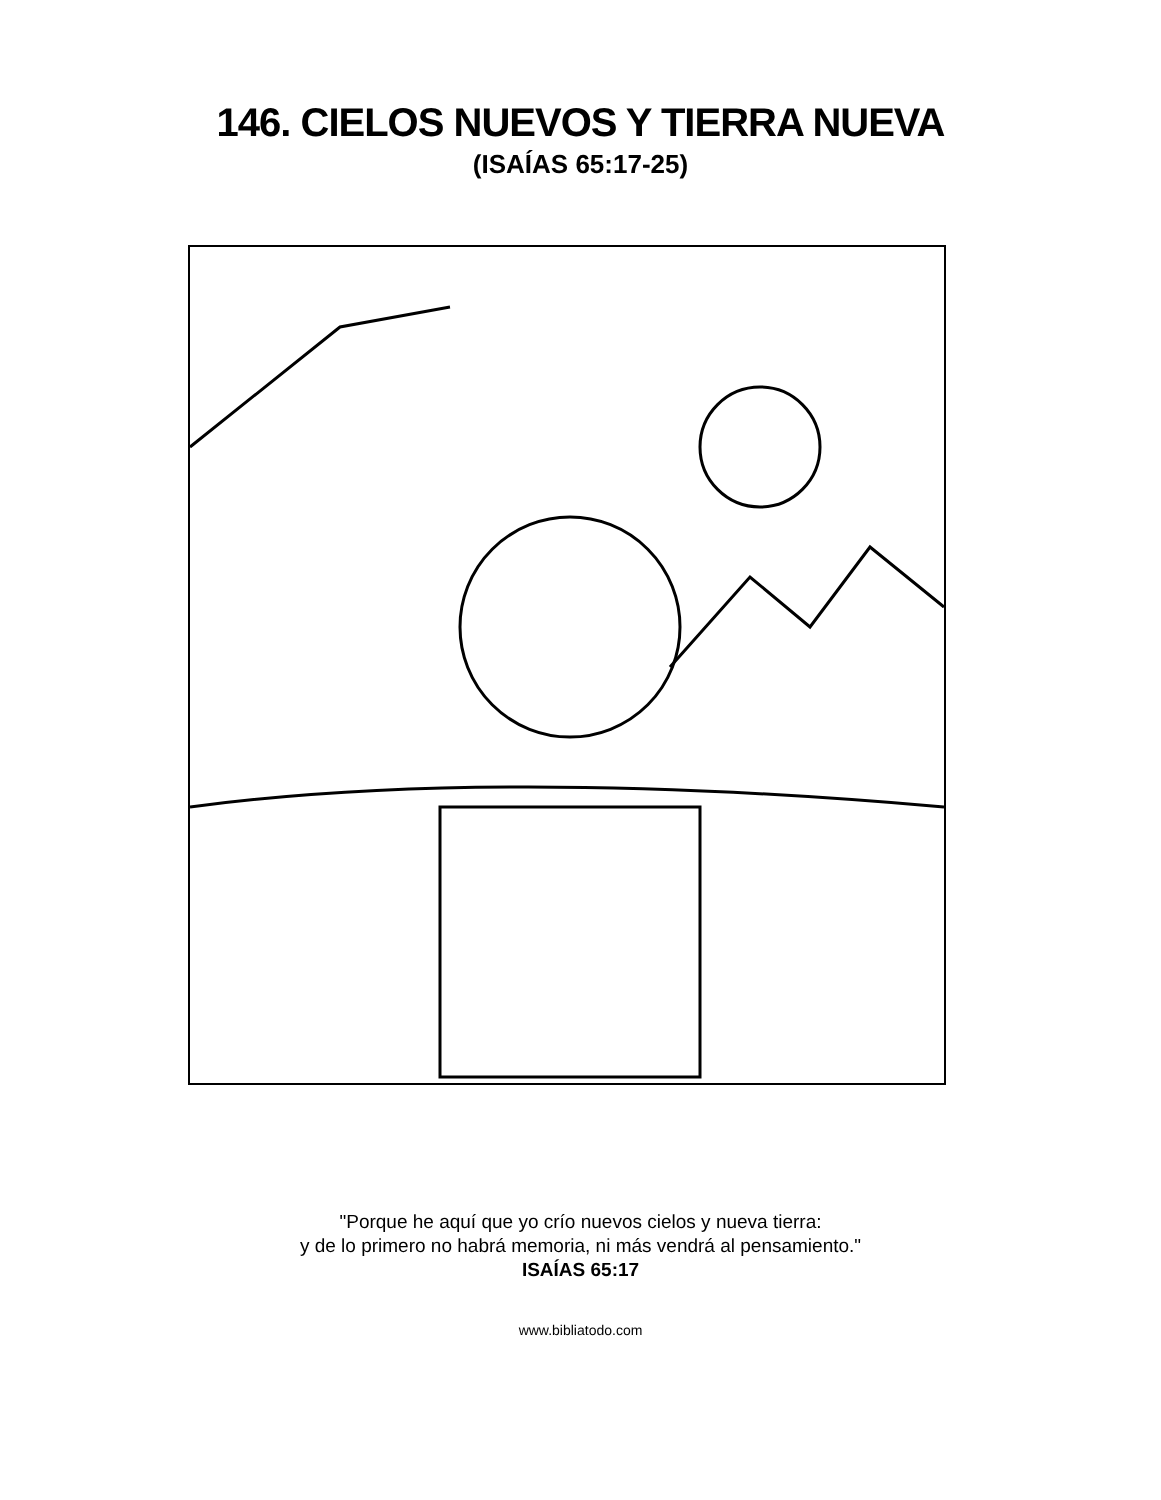146. CIELOS NUEVOS Y TIERRA NUEVA
(ISAÍAS 65:17-25)
"Porque he aquí que yo crío nuevos cielos y nueva tierra:
y de lo primero no habrá memoria, ni más vendrá al pensamiento."
ISAÍAS 65:17
www.bibliatodo.com